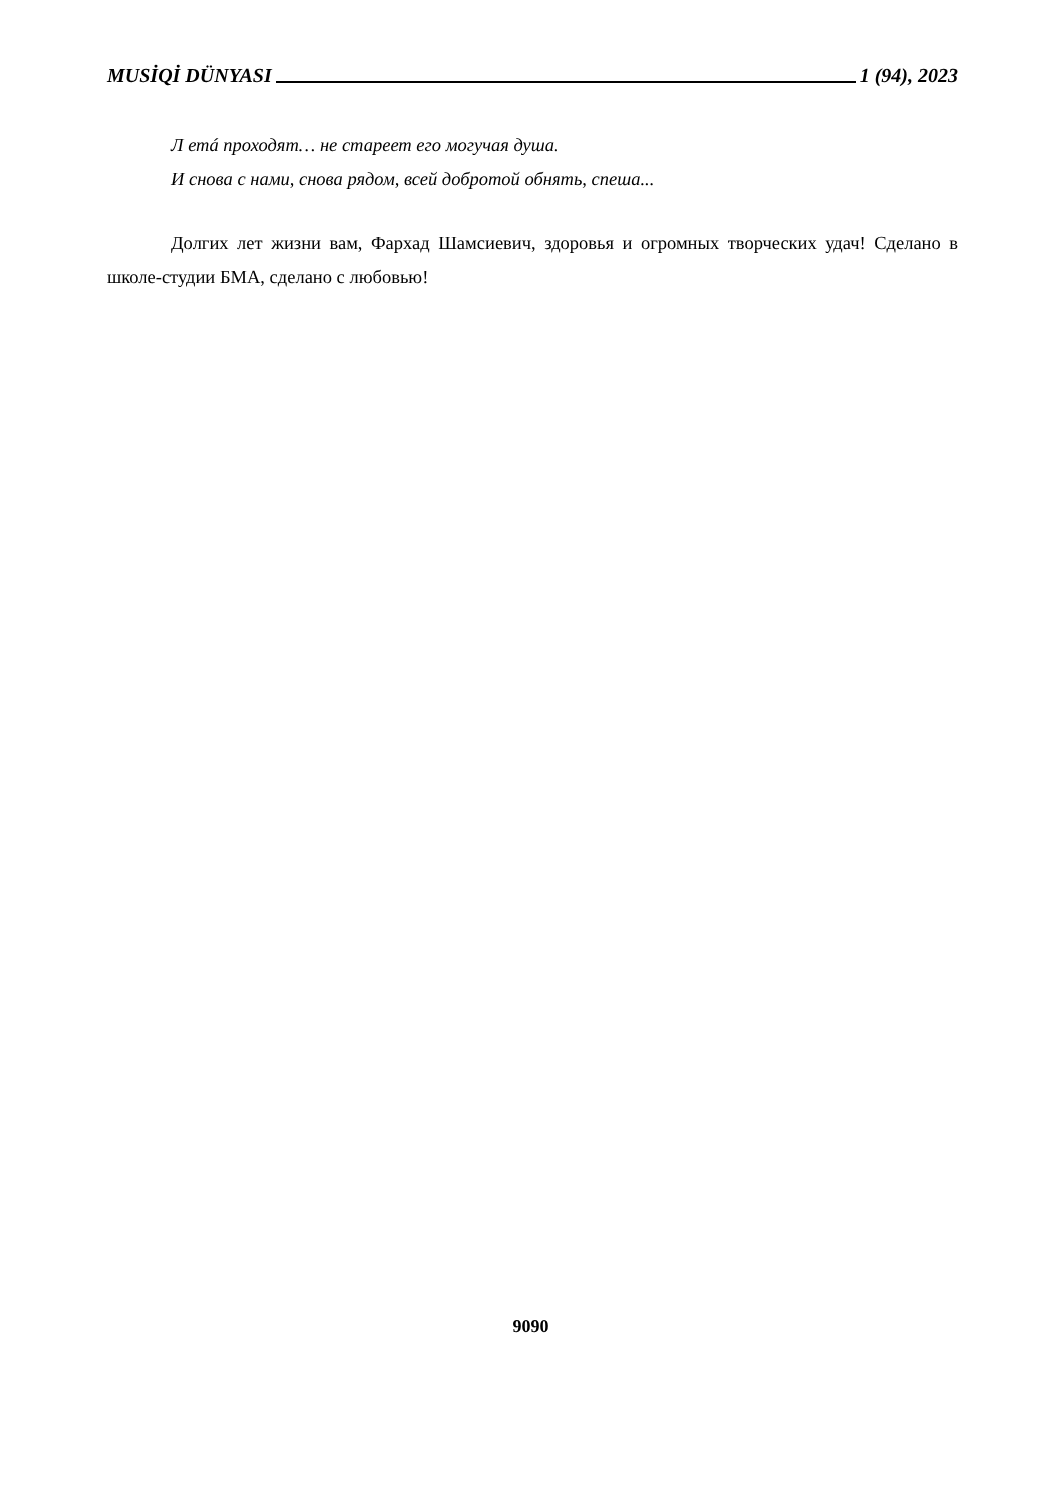MUSİQİ DÜNYASI 1 (94), 2023
Л етá проходят… не стареет его могучая душа.
И снова с нами, снова рядом, всей добротой обнять, спеша...
Долгих лет жизни вам, Фархад Шамсиевич, здоровья и огромных творческих удач! Сделано в школе-студии БМА, сделано с любовью!
9090